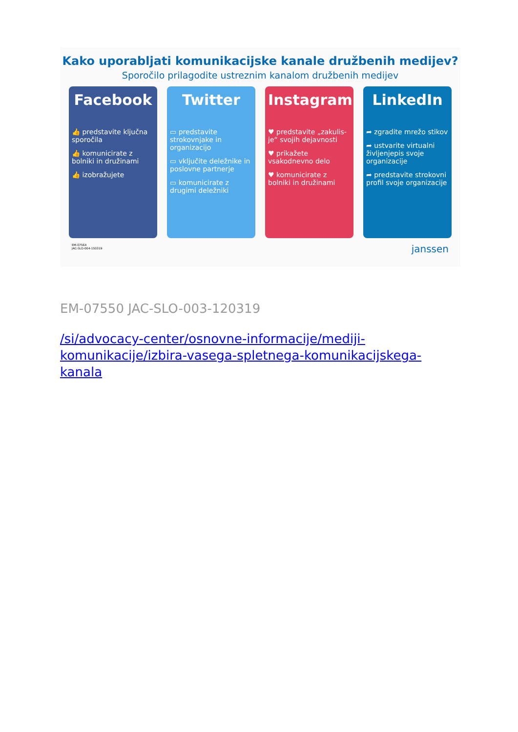Kako uporabljati komunikacijske kanale družbenih medijev?
Sporočilo prilagodite ustreznim kanalom družbenih medijev
Facebook
👍 predstavite ključna sporočila
👍 komunicirate z bolniki in družinami
👍 izobražujete
Twitter
▭ predstavite strokovnjake in organizacijo
▭ vključite deležnike in poslovne partnerje
▭ komunicirate z drugimi deležniki
Instagram
♥ predstavite „zakulis-je“ svojih dejavnosti
♥ prikažete vsakodnevno delo
♥ komunicirate z bolniki in družinami
LinkedIn
➦ zgradite mrežo stikov
➦ ustvarite virtualni življenjepis svoje organizacije
➦ predstavite strokovni profil svoje organizacije
EM-07564
JAC-SLO-004-150319
janssen
EM-07550 JAC-SLO-003-120319
/si/advocacy-center/osnovne-informacije/mediji-komunikacije/izbira-vasega-spletnega-komunikacijskega-kanala